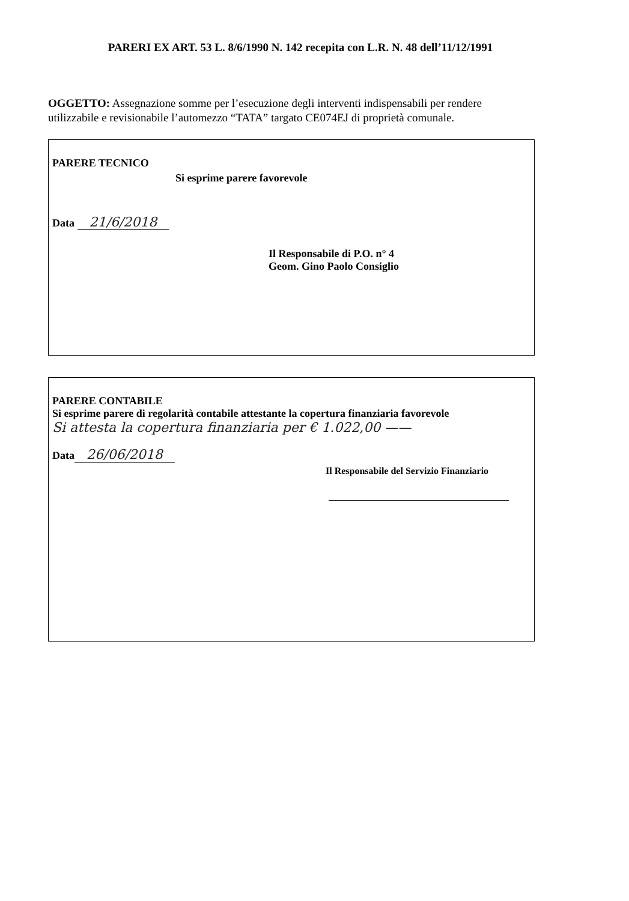PARERI EX ART. 53 L. 8/6/1990 N. 142 recepita con L.R. N. 48 dell’11/12/1991
OGGETTO: Assegnazione somme per l’esecuzione degli interventi indispensabili per rendere utilizzabile e revisionabile l’automezzo “TATA” targato CE074EJ di proprietà comunale.
PARERE TECNICO
Si esprime parere favorevole
Data 21/6/2018
Il Responsabile di P.O. n° 4
Geom. Gino Paolo Consiglio
PARERE CONTABILE
Si esprime parere di regolarità contabile attestante la copertura finanziaria favorevole
Si attesta la copertura finanziaria per € 1.022,00 ——
Data 26/06/2018
Il Responsabile del Servizio Finanziario